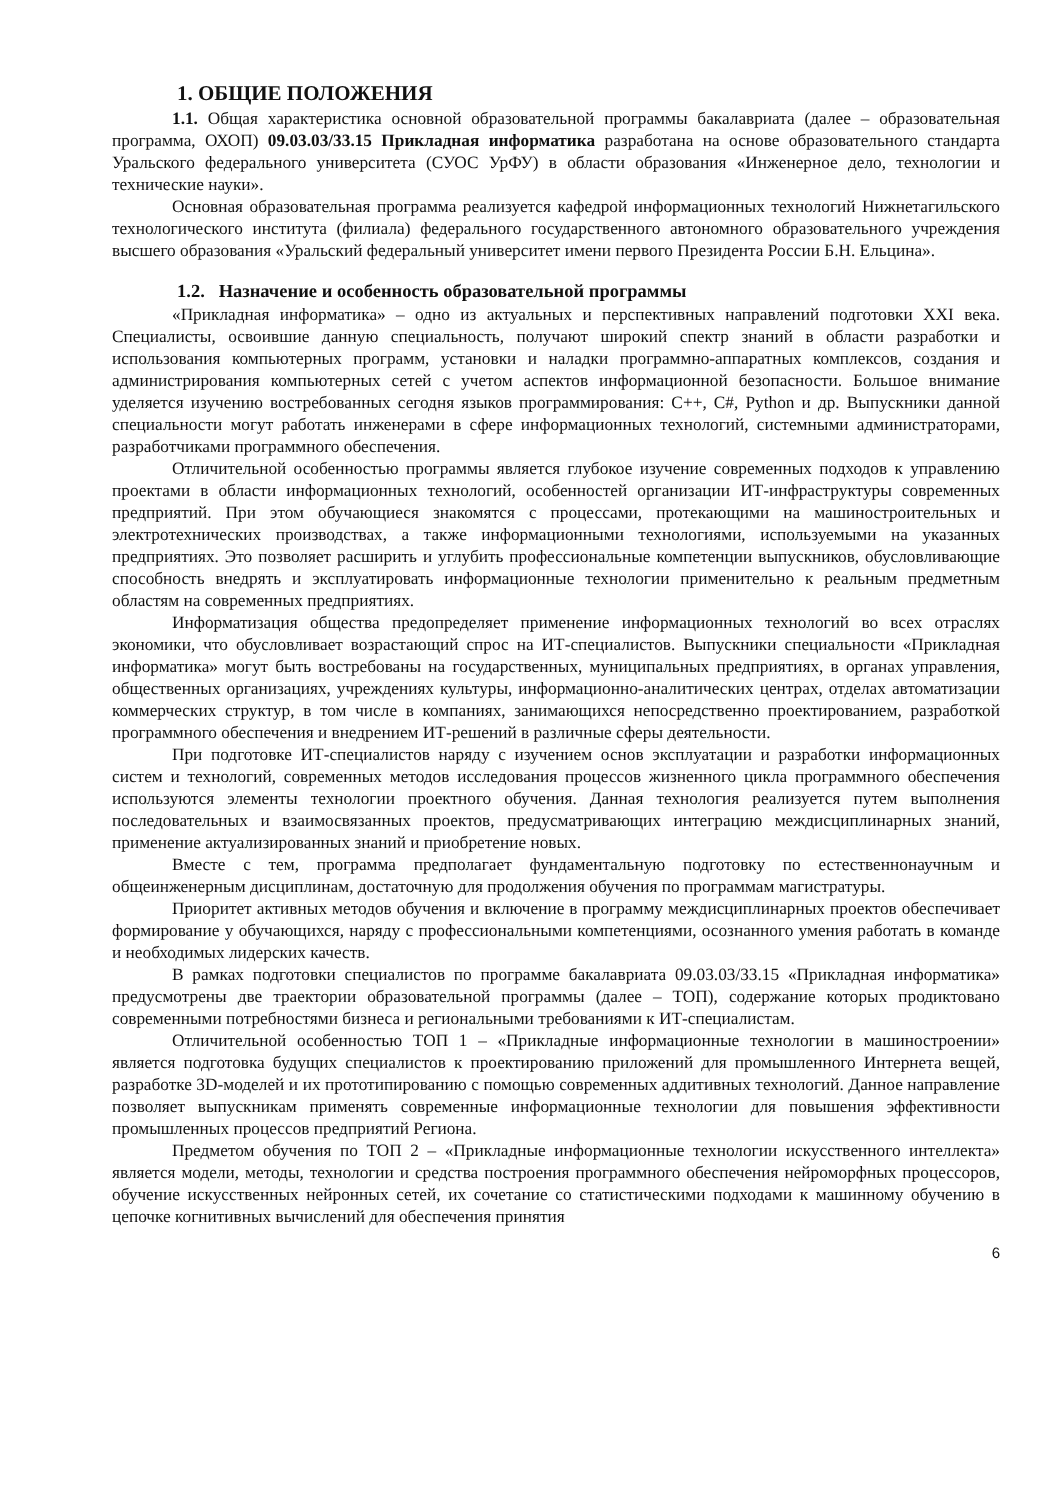1. ОБЩИЕ ПОЛОЖЕНИЯ
1.1. Общая характеристика основной образовательной программы бакалавриата (далее – образовательная программа, ОХОП) 09.03.03/33.15 Прикладная информатика разработана на основе образовательного стандарта Уральского федерального университета (СУОС УрФУ) в области образования «Инженерное дело, технологии и технические науки».
Основная образовательная программа реализуется кафедрой информационных технологий Нижнетагильского технологического института (филиала) федерального государственного автономного образовательного учреждения высшего образования «Уральский федеральный университет имени первого Президента России Б.Н. Ельцина».
1.2. Назначение и особенность образовательной программы
«Прикладная информатика» – одно из актуальных и перспективных направлений подготовки XXI века. Специалисты, освоившие данную специальность, получают широкий спектр знаний в области разработки и использования компьютерных программ, установки и наладки программно-аппаратных комплексов, создания и администрирования компьютерных сетей с учетом аспектов информационной безопасности. Большое внимание уделяется изучению востребованных сегодня языков программирования: С++, С#, Python и др. Выпускники данной специальности могут работать инженерами в сфере информационных технологий, системными администраторами, разработчиками программного обеспечения.
Отличительной особенностью программы является глубокое изучение современных подходов к управлению проектами в области информационных технологий, особенностей организации ИТ-инфраструктуры современных предприятий. При этом обучающиеся знакомятся с процессами, протекающими на машиностроительных и электротехнических производствах, а также информационными технологиями, используемыми на указанных предприятиях. Это позволяет расширить и углубить профессиональные компетенции выпускников, обусловливающие способность внедрять и эксплуатировать информационные технологии применительно к реальным предметным областям на современных предприятиях.
Информатизация общества предопределяет применение информационных технологий во всех отраслях экономики, что обусловливает возрастающий спрос на ИТ-специалистов. Выпускники специальности «Прикладная информатика» могут быть востребованы на государственных, муниципальных предприятиях, в органах управления, общественных организациях, учреждениях культуры, информационно-аналитических центрах, отделах автоматизации коммерческих структур, в том числе в компаниях, занимающихся непосредственно проектированием, разработкой программного обеспечения и внедрением ИТ-решений в различные сферы деятельности.
При подготовке ИТ-специалистов наряду с изучением основ эксплуатации и разработки информационных систем и технологий, современных методов исследования процессов жизненного цикла программного обеспечения используются элементы технологии проектного обучения. Данная технология реализуется путем выполнения последовательных и взаимосвязанных проектов, предусматривающих интеграцию междисциплинарных знаний, применение актуализированных знаний и приобретение новых.
Вместе с тем, программа предполагает фундаментальную подготовку по естественнонаучным и общеинженерным дисциплинам, достаточную для продолжения обучения по программам магистратуры.
Приоритет активных методов обучения и включение в программу междисциплинарных проектов обеспечивает формирование у обучающихся, наряду с профессиональными компетенциями, осознанного умения работать в команде и необходимых лидерских качеств.
В рамках подготовки специалистов по программе бакалавриата 09.03.03/33.15 «Прикладная информатика» предусмотрены две траектории образовательной программы (далее – ТОП), содержание которых продиктовано современными потребностями бизнеса и региональными требованиями к ИТ-специалистам.
Отличительной особенностью ТОП 1 – «Прикладные информационные технологии в машиностроении» является подготовка будущих специалистов к проектированию приложений для промышленного Интернета вещей, разработке 3D-моделей и их прототипированию с помощью современных аддитивных технологий. Данное направление позволяет выпускникам применять современные информационные технологии для повышения эффективности промышленных процессов предприятий Региона.
Предметом обучения по ТОП 2 – «Прикладные информационные технологии искусственного интеллекта» является модели, методы, технологии и средства построения программного обеспечения нейроморфных процессоров, обучение искусственных нейронных сетей, их сочетание со статистическими подходами к машинному обучению в цепочке когнитивных вычислений для обеспечения принятия
6